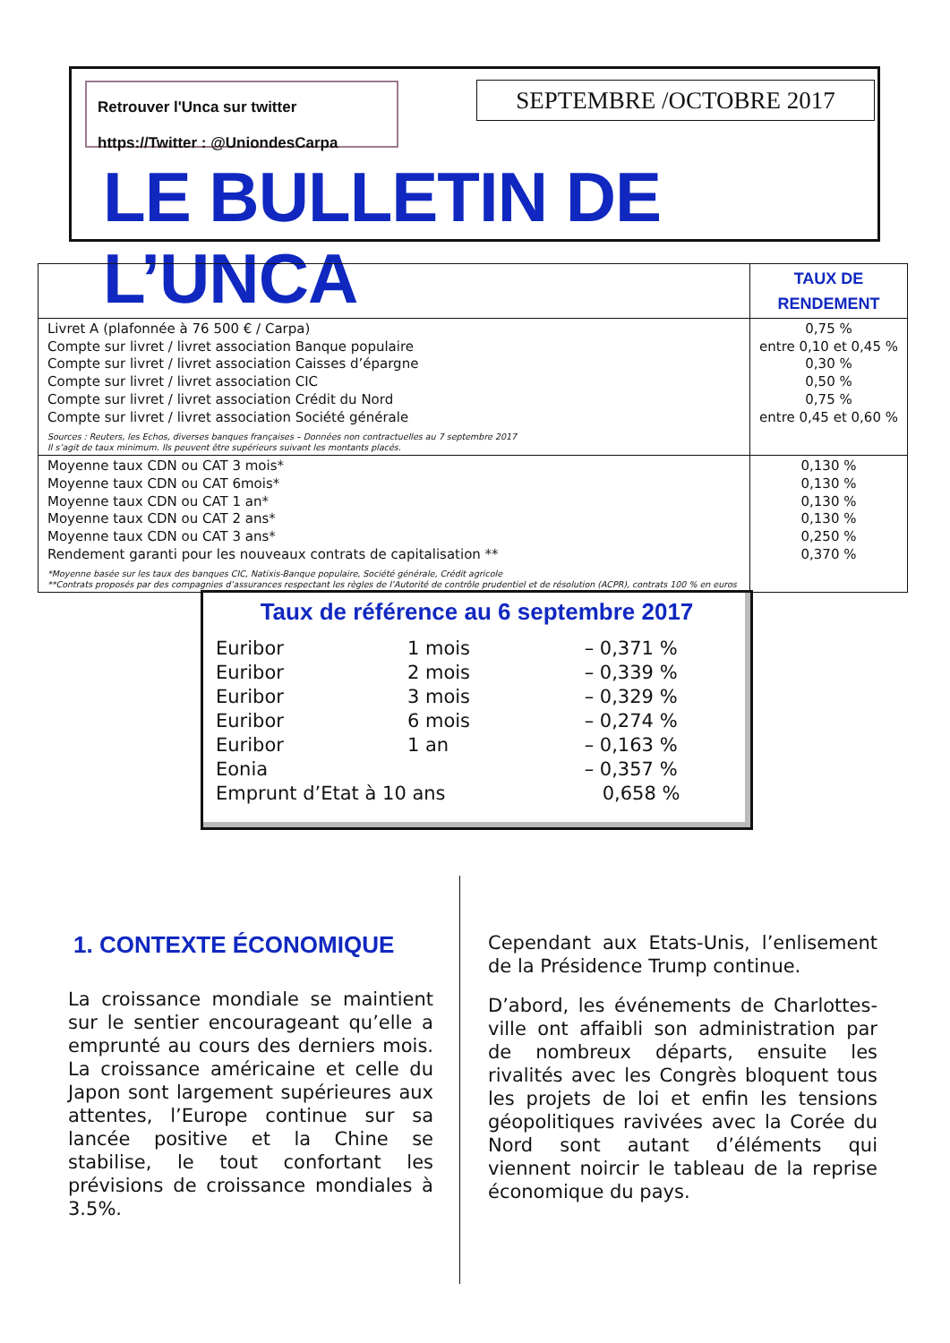Retrouver l'Unca sur twitter
https://Twitter : @UniondesCarpa
SEPTEMBRE /OCTOBRE 2017
LE BULLETIN DE L’UNCA
| | TAUX DE RENDEMENT |
| --- | --- |
| Livret A (plafonnée à 76 500 € / Carpa) Compte sur livret / livret association Banque populaire Compte sur livret / livret association Caisses d’épargne Compte sur livret / livret association CIC Compte sur livret / livret association Crédit du Nord Compte sur livret / livret association Société générale Sources : Reuters, les Echos, diverses banques françaises – Données non contractuelles au 7 septembre 2017 Il s’agit de taux minimum. Ils peuvent être supérieurs suivant les montants placés. | 0,75 % entre 0,10 et 0,45 % 0,30 % 0,50 % 0,75 % entre 0,45 et 0,60 % |
| Moyenne taux CDN ou CAT 3 mois* Moyenne taux CDN ou CAT 6mois* Moyenne taux CDN ou CAT 1 an* Moyenne taux CDN ou CAT 2 ans* Moyenne taux CDN ou CAT 3 ans* Rendement garanti pour les nouveaux contrats de capitalisation ** *Moyenne basée sur les taux des banques CIC, Natixis-Banque populaire, Société générale, Crédit agricole **Contrats proposés par des compagnies d’assurances respectant les règles de l’Autorité de contrôle prudentiel et de résolution (ACPR), contrats 100 % en euros | 0,130 % 0,130 % 0,130 % 0,130 % 0,250 % 0,370 % |
Taux de référence au 6 septembre 2017
| Euribor | 1 mois | – 0,371 % |
| Euribor | 2 mois | – 0,339 % |
| Euribor | 3 mois | – 0,329 % |
| Euribor | 6 mois | – 0,274 % |
| Euribor | 1 an | – 0,163 % |
| Eonia | | – 0,357 % |
| Emprunt d’Etat à 10 ans | | 0,658 % |
1. CONTEXTE ÉCONOMIQUE
La croissance mondiale se maintient sur le sentier encourageant qu’elle a emprunté au cours des derniers mois. La croissance américaine et celle du Japon sont largement supérieures aux attentes, l’Europe continue sur sa lancée positive et la Chine se stabilise, le tout confortant les prévisions de croissance mondiales à 3.5%.
Cependant aux Etats-Unis, l’enlisement de la Présidence Trump continue.
D’abord, les événements de Charlottes-ville ont affaibli son administration par de nombreux départs, ensuite les rivalités avec les Congrès bloquent tous les projets de loi et enfin les tensions géopolitiques ravivées avec la Corée du Nord sont autant d’éléments qui viennent noircir le tableau de la reprise économique du pays.